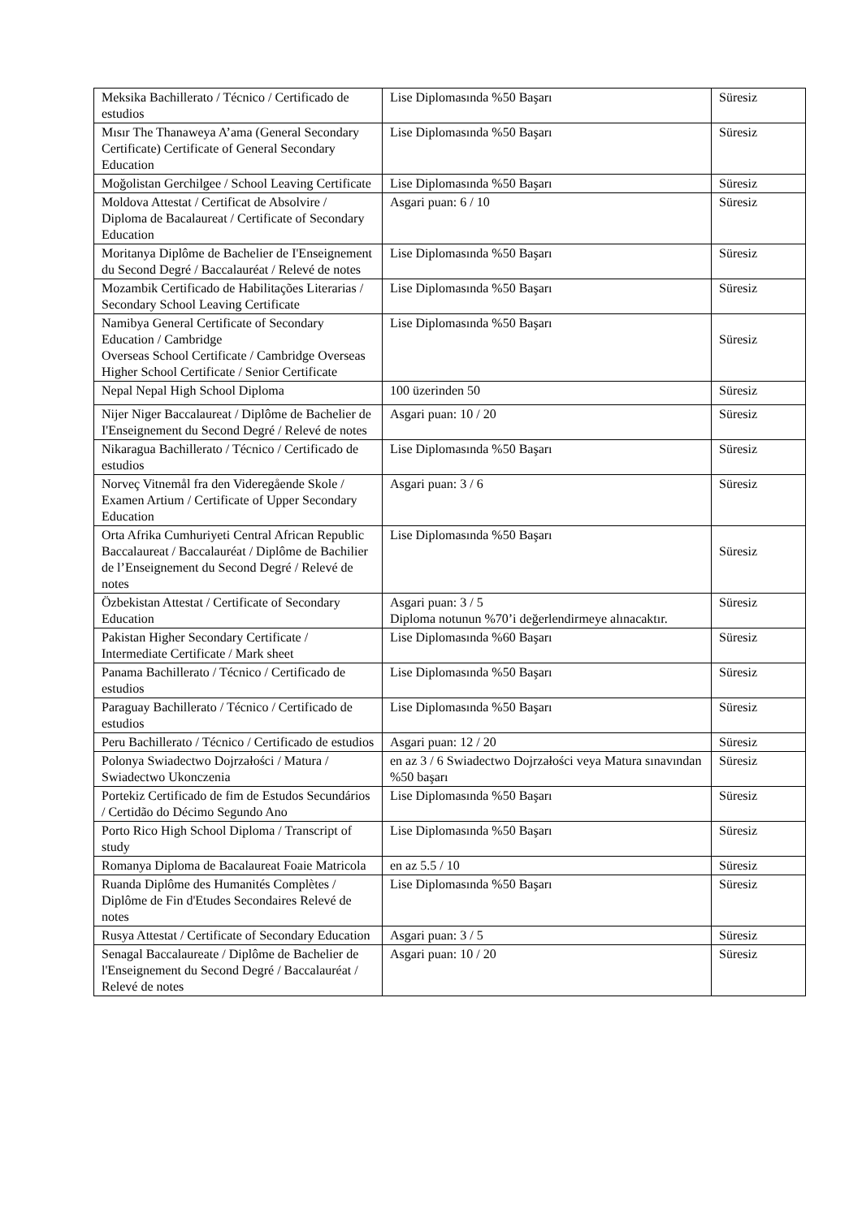| Meksika Bachillerato / Técnico / Certificado de estudios | Lise Diplomasında %50 Başarı | Süresiz |
| Mısır The Thanaweya A’ama (General Secondary Certificate) Certificate of General Secondary Education | Lise Diplomasında %50 Başarı | Süresiz |
| Moğolistan Gerchilgee / School Leaving Certificate | Lise Diplomasında %50 Başarı | Süresiz |
| Moldova Attestat / Certificat de Absolvire / Diploma de Bacalaureat / Certificate of Secondary Education | Asgari puan: 6 / 10 | Süresiz |
| Moritanya Diplôme de Bachelier de I'Enseignement du Second Degré / Baccalauréat / Relevé de notes | Lise Diplomasında %50 Başarı | Süresiz |
| Mozambik Certificado de Habilitações Literarias / Secondary School Leaving Certificate | Lise Diplomasında %50 Başarı | Süresiz |
| Namibya General Certificate of Secondary Education / Cambridge Overseas School Certificate / Cambridge Overseas Higher School Certificate / Senior Certificate | Lise Diplomasında %50 Başarı | Süresiz |
| Nepal Nepal High School Diploma | 100 üzerinden 50 | Süresiz |
| Nijer Niger Baccalaureat / Diplôme de Bachelier de I'Enseignement du Second Degré / Relevé de notes | Asgari puan: 10 / 20 | Süresiz |
| Nikaragua Bachillerato / Técnico / Certificado de estudios | Lise Diplomasında %50 Başarı | Süresiz |
| Norveç Vitnemål fra den Videregående Skole / Examen Artium / Certificate of Upper Secondary Education | Asgari puan: 3 / 6 | Süresiz |
| Orta Afrika Cumhuriyeti Central African Republic Baccalaureat / Baccalauréat / Diplôme de Bachilier de l’Enseignement du Second Degré / Relevé de notes | Lise Diplomasında %50 Başarı | Süresiz |
| Özbekistan Attestat / Certificate of Secondary Education | Asgari puan: 3 / 5 Diploma notunun %70’i değerlendirmeye alınacaktır. | Süresiz |
| Pakistan Higher Secondary Certificate / Intermediate Certificate / Mark sheet | Lise Diplomasında %60 Başarı | Süresiz |
| Panama Bachillerato / Técnico / Certificado de estudios | Lise Diplomasında %50 Başarı | Süresiz |
| Paraguay Bachillerato / Técnico / Certificado de estudios | Lise Diplomasında %50 Başarı | Süresiz |
| Peru Bachillerato / Técnico / Certificado de estudios | Asgari puan: 12 / 20 | Süresiz |
| Polonya Swiadectwo Dojrzałości / Matura / Swiadectwo Ukonczenia | en az 3 / 6 Swiadectwo Dojrzałości veya Matura sınavından %50 başarı | Süresiz |
| Portekiz Certificado de fim de Estudos Secundários / Certidão do Décimo Segundo Ano | Lise Diplomasında %50 Başarı | Süresiz |
| Porto Rico High School Diploma / Transcript of study | Lise Diplomasında %50 Başarı | Süresiz |
| Romanya Diploma de Bacalaureat Foaie Matricola | en az 5.5 / 10 | Süresiz |
| Ruanda Diplôme des Humanités Complètes / Diplôme de Fin d'Etudes Secondaires Relevé de notes | Lise Diplomasında %50 Başarı | Süresiz |
| Rusya Attestat / Certificate of Secondary Education | Asgari puan: 3 / 5 | Süresiz |
| Senagal Baccalaureate / Diplôme de Bachelier de l'Enseignement du Second Degré / Baccalauréat / Relevé de notes | Asgari puan: 10 / 20 | Süresiz |